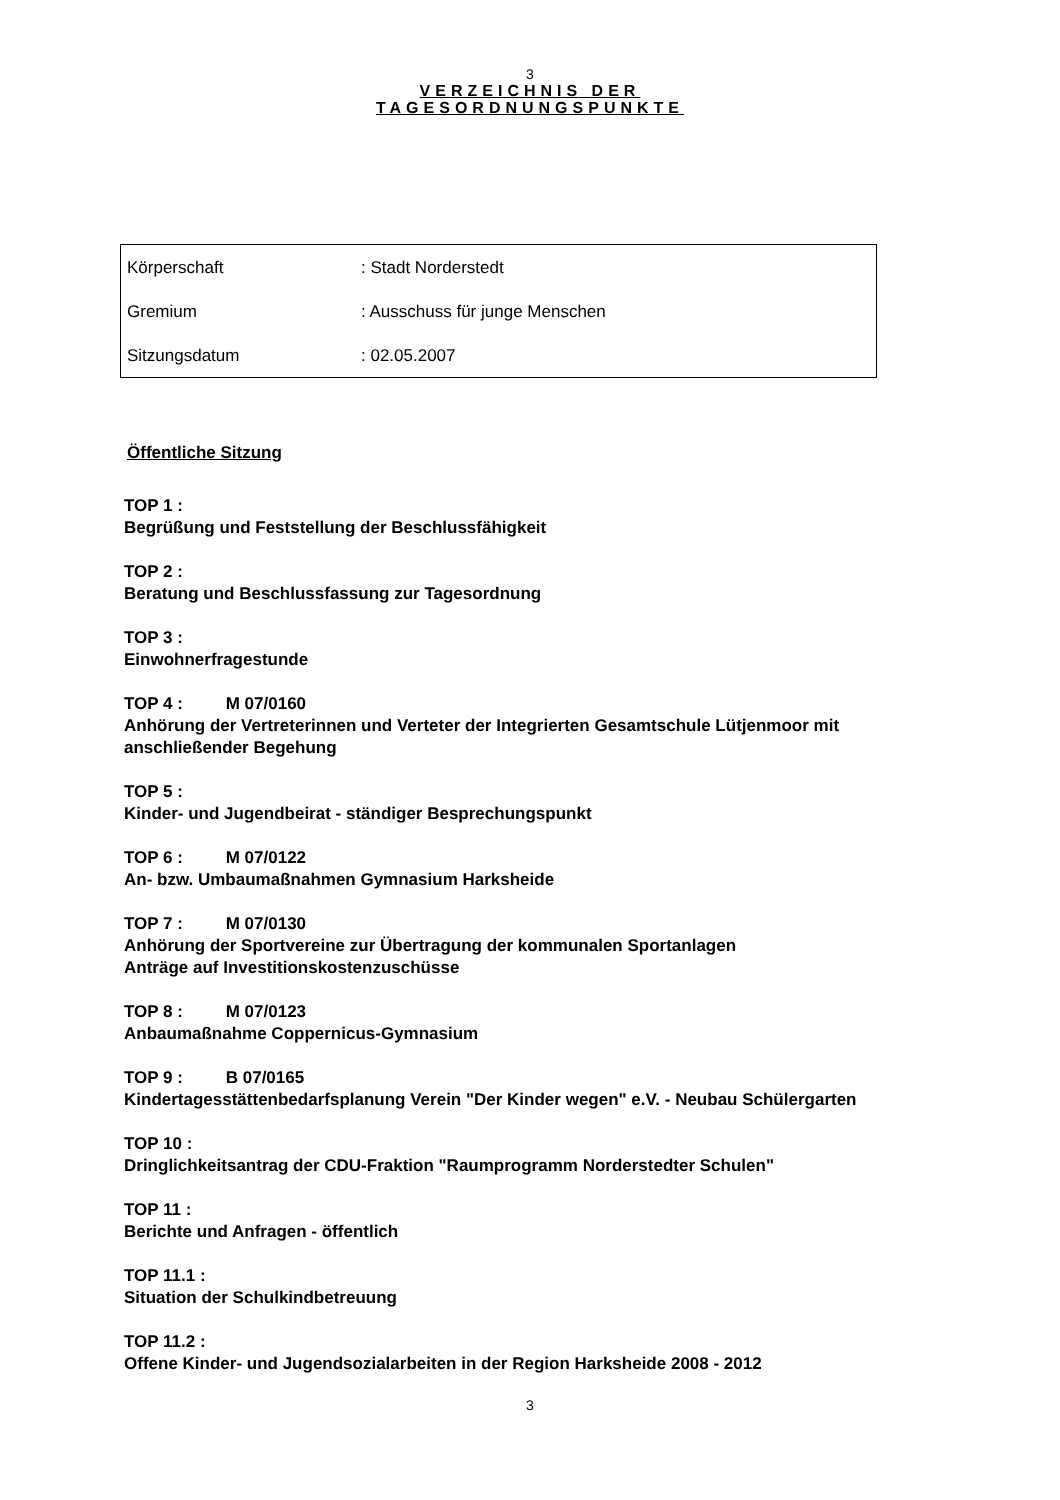3
VERZEICHNIS DER
TAGESORDNUNGSPUNKTE
| Körperschaft | : Stadt Norderstedt |
| Gremium | : Ausschuss für junge Menschen |
| Sitzungsdatum | : 02.05.2007 |
Öffentliche Sitzung
TOP 1 :
Begrüßung und Feststellung der Beschlussfähigkeit
TOP 2 :
Beratung und Beschlussfassung zur Tagesordnung
TOP 3 :
Einwohnerfragestunde
TOP 4 : M 07/0160
Anhörung der Vertreterinnen und Verteter der Integrierten Gesamtschule Lütjenmoor mit anschließender Begehung
TOP 5 :
Kinder- und Jugendbeirat - ständiger Besprechungspunkt
TOP 6 : M 07/0122
An- bzw. Umbaumaßnahmen Gymnasium Harksheide
TOP 7 : M 07/0130
Anhörung der Sportvereine zur Übertragung der kommunalen Sportanlagen
Anträge auf Investitionskostenzuschüsse
TOP 8 : M 07/0123
Anbaumaßnahme Coppernicus-Gymnasium
TOP 9 : B 07/0165
Kindertagesstättenbedarfsplanung Verein "Der Kinder wegen" e.V. - Neubau Schülergarten
TOP 10 :
Dringlichkeitsantrag der CDU-Fraktion "Raumprogramm Norderstedter Schulen"
TOP 11 :
Berichte und Anfragen - öffentlich
TOP 11.1 :
Situation der Schulkindbetreuung
TOP 11.2 :
Offene Kinder- und Jugendsozialarbeiten in der Region Harksheide 2008 - 2012
3